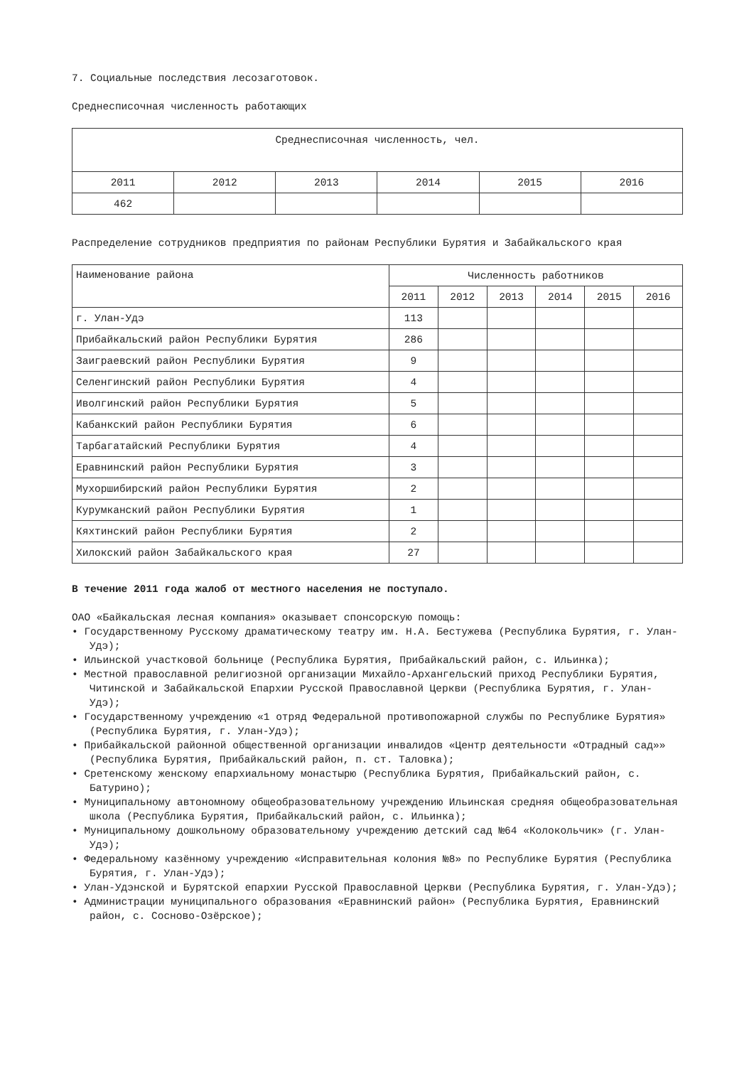7. Социальные последствия лесозаготовок.
Среднесписочная численность работающих
| Среднесписочная численность, чел. | | | | | |
| --- | --- | --- | --- | --- | --- |
| 2011 | 2012 | 2013 | 2014 | 2015 | 2016 |
| 462 | | | | | |
Распределение сотрудников предприятия по районам Республики Бурятия и Забайкальского края
| Наименование района | Численность работников | | | | | |
| --- | --- | --- | --- | --- | --- | --- |
| | 2011 | 2012 | 2013 | 2014 | 2015 | 2016 |
| г. Улан-Удэ | 113 | | | | | |
| Прибайкальский район Республики Бурятия | 286 | | | | | |
| Заиграевский район Республики Бурятия | 9 | | | | | |
| Селенгинский район Республики Бурятия | 4 | | | | | |
| Иволгинский район Республики Бурятия | 5 | | | | | |
| Кабанкский район Республики Бурятия | 6 | | | | | |
| Тарбагатайский Республики Бурятия | 4 | | | | | |
| Еравнинский район Республики Бурятия | 3 | | | | | |
| Мухоршибирский район Республики Бурятия | 2 | | | | | |
| Курумканский район Республики Бурятия | 1 | | | | | |
| Кяхтинский район Республики Бурятия | 2 | | | | | |
| Хилокский район Забайкальского края | 27 | | | | | |
В течение 2011 года жалоб от местного населения не поступало.
ОАО «Байкальская лесная компания» оказывает спонсорскую помощь:
• Государственному Русскому драматическому театру им. Н.А. Бестужева (Республика Бурятия, г. Улан-Удэ);
• Ильинской участковой больнице (Республика Бурятия, Прибайкальский район, с. Ильинка);
• Местной православной религиозной организации Михайло-Архангельский приход Республики Бурятия, Читинской и Забайкальской Епархии Русской Православной Церкви (Республика Бурятия, г. Улан-Удэ);
• Государственному учреждению «1 отряд Федеральной противопожарной службы по Республике Бурятия» (Республика Бурятия, г. Улан-Удэ);
• Прибайкальской районной общественной организации инвалидов «Центр деятельности «Отрадный сад»» (Республика Бурятия, Прибайкальский район, п. ст. Таловка);
• Сретенскому женскому епархиальному монастырю (Республика Бурятия, Прибайкальский район, с. Батурино);
• Муниципальному автономному общеобразовательному учреждению Ильинская средняя общеобразовательная школа (Республика Бурятия, Прибайкальский район, с. Ильинка);
• Муниципальному дошкольному образовательному учреждению детский сад №64 «Колокольчик» (г. Улан-Удэ);
• Федеральному казённому учреждению «Исправительная колония №8» по Республике Бурятия (Республика Бурятия, г. Улан-Удэ);
• Улан-Удэнской и Бурятской епархии Русской Православной Церкви (Республика Бурятия, г. Улан-Удэ);
• Администрации муниципального образования «Еравнинский район» (Республика Бурятия, Еравнинский район, с. Сосново-Озёрское);